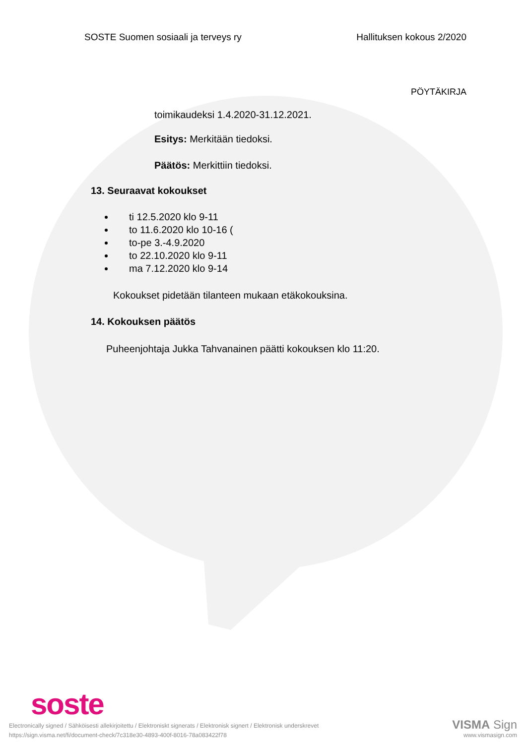SOSTE Suomen sosiaali ja terveys ry Hallituksen kokous 2/2020
PÖYTÄKIRJA
toimikaudeksi 1.4.2020-31.12.2021.
Esitys: Merkitään tiedoksi.
Päätös: Merkittiin tiedoksi.
13. Seuraavat kokoukset
ti 12.5.2020 klo 9-11
to 11.6.2020 klo 10-16 (
to-pe 3.-4.9.2020
to 22.10.2020 klo 9-11
ma 7.12.2020 klo 9-14
Kokoukset pidetään tilanteen mukaan etäkokouksina.
14. Kokouksen päätös
Puheenjohtaja Jukka Tahvanainen päätti kokouksen klo 11:20.
soste
Electronically signed / Sähköisesti allekirjoitettu / Elektroniskt signerats / Elektronisk signert / Elektronisk underskrevet
https://sign.visma.net/fi/document-check/7c318e30-4893-400f-8016-78a083422f78
VISMA Sign
www.vismasign.com